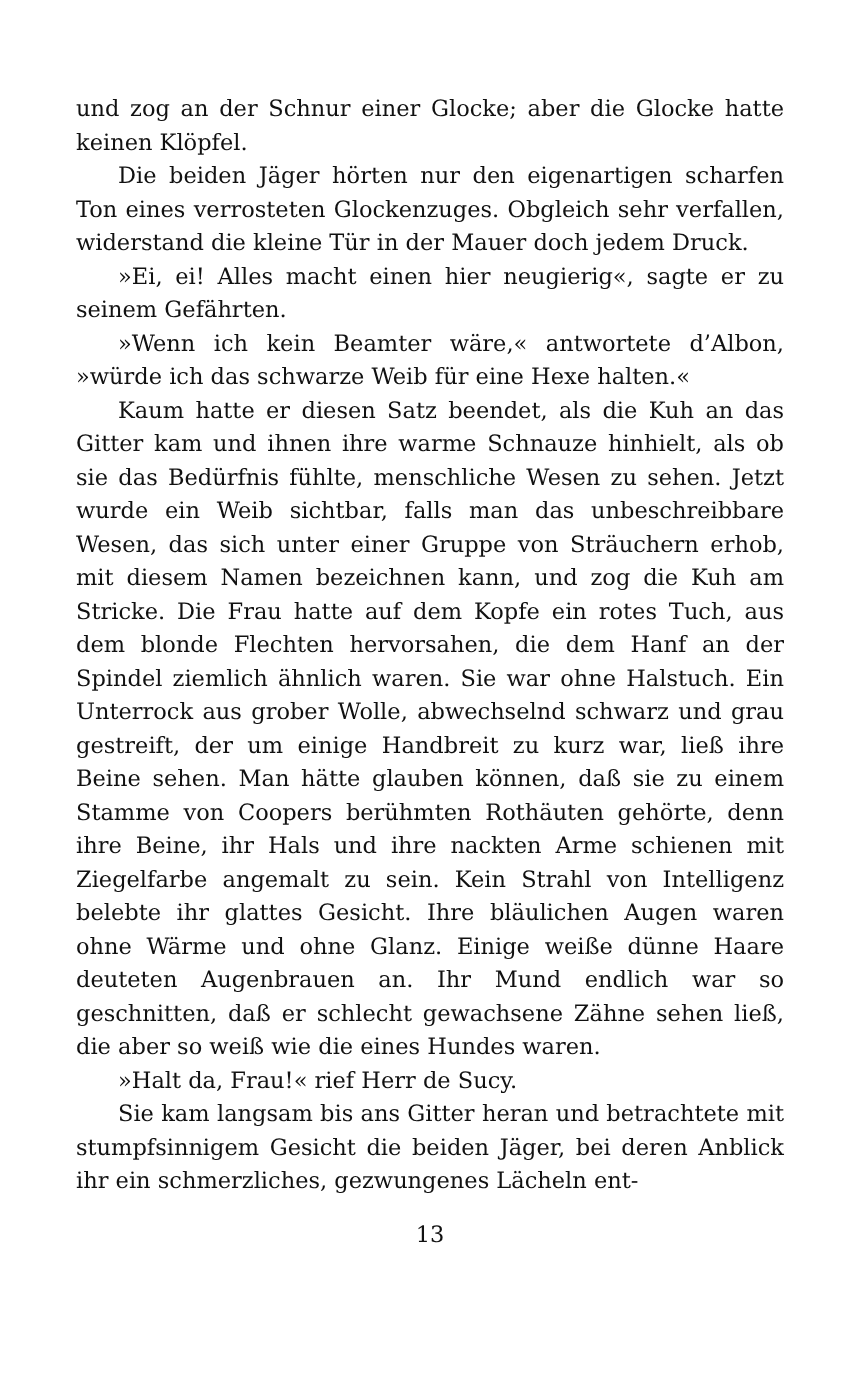und zog an der Schnur einer Glocke; aber die Glocke hatte keinen Klöpfel.
Die beiden Jäger hörten nur den eigenartigen scharfen Ton eines verrosteten Glockenzuges. Obgleich sehr verfallen, widerstand die kleine Tür in der Mauer doch jedem Druck.
»Ei, ei! Alles macht einen hier neugierig«, sagte er zu seinem Gefährten.
»Wenn ich kein Beamter wäre,« antwortete d’Albon, »würde ich das schwarze Weib für eine Hexe halten.«
Kaum hatte er diesen Satz beendet, als die Kuh an das Gitter kam und ihnen ihre warme Schnauze hinhielt, als ob sie das Bedürfnis fühlte, menschliche Wesen zu sehen. Jetzt wurde ein Weib sichtbar, falls man das unbeschreibbare Wesen, das sich unter einer Gruppe von Sträuchern erhob, mit diesem Namen bezeichnen kann, und zog die Kuh am Stricke. Die Frau hatte auf dem Kopfe ein rotes Tuch, aus dem blonde Flechten hervorsahen, die dem Hanf an der Spindel ziemlich ähnlich waren. Sie war ohne Halstuch. Ein Unterrock aus grober Wolle, abwechselnd schwarz und grau gestreift, der um einige Handbreit zu kurz war, ließ ihre Beine sehen. Man hätte glauben können, daß sie zu einem Stamme von Coopers berühmten Rothäuten gehörte, denn ihre Beine, ihr Hals und ihre nackten Arme schienen mit Ziegelfarbe angemalt zu sein. Kein Strahl von Intelligenz belebte ihr glattes Gesicht. Ihre bläulichen Augen waren ohne Wärme und ohne Glanz. Einige weiße dünne Haare deuteten Augenbrauen an. Ihr Mund endlich war so geschnitten, daß er schlecht gewachsene Zähne sehen ließ, die aber so weiß wie die eines Hundes waren.
»Halt da, Frau!« rief Herr de Sucy.
Sie kam langsam bis ans Gitter heran und betrachtete mit stumpfsinnigem Gesicht die beiden Jäger, bei deren Anblick ihr ein schmerzliches, gezwungenes Lächeln ent-
13